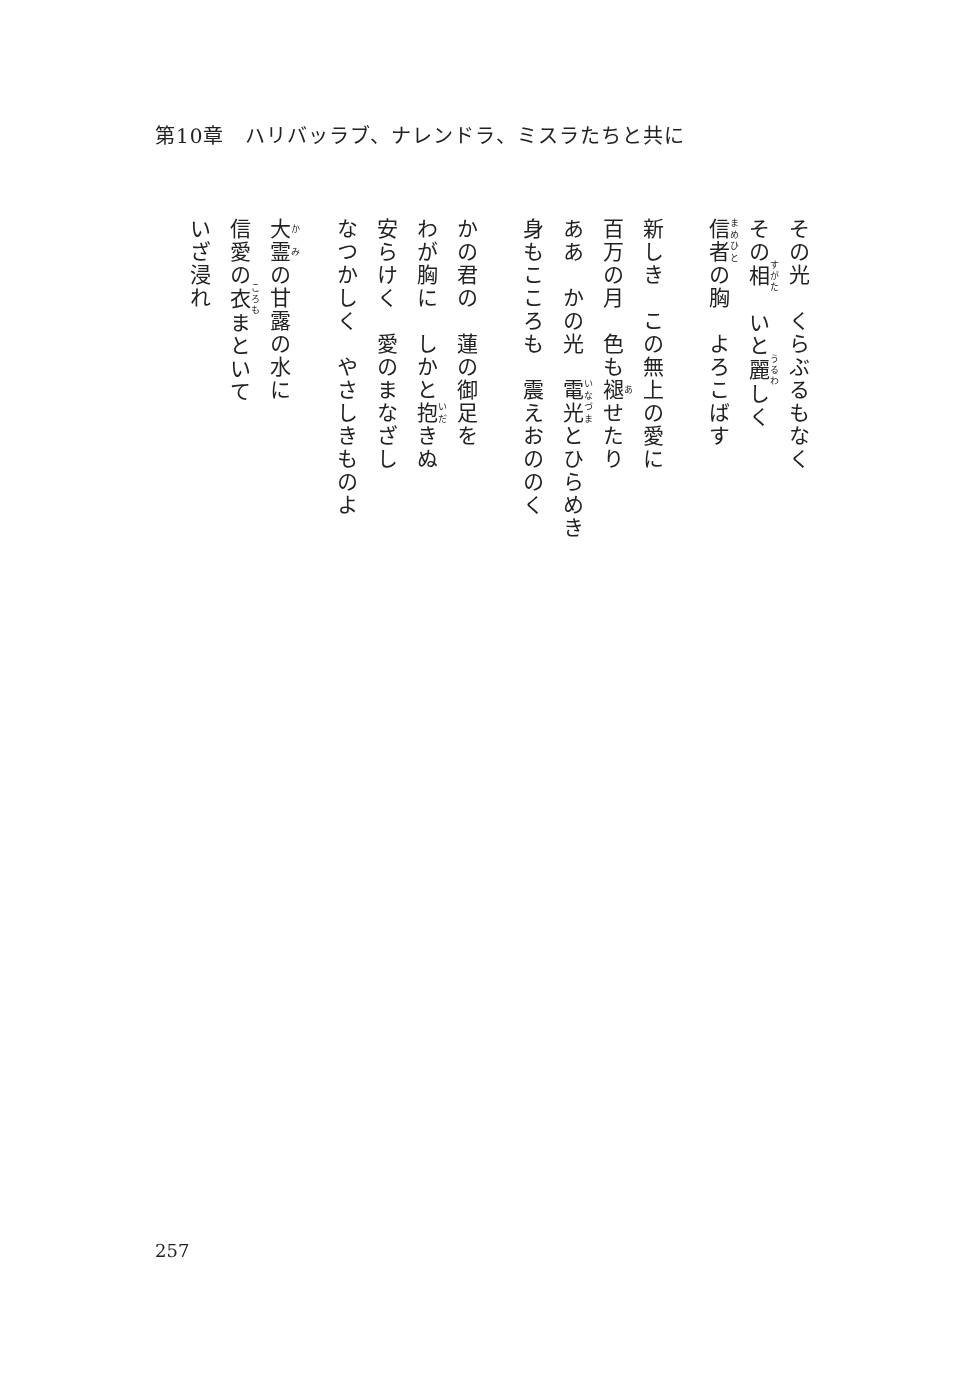第10章　ハリバッラブ、ナレンドラ、ミスラたちと共に
その光　くらぶるもなく
その相　いと麗しく
信者の胸　よろこばす
新しき　この無上の愛に
百万の月　色も褪せたり
ああ　かの光　電光とひらめき
身もこころも　震えおののく
かの君の　蓮の御足を
わが胸に　しかと抱きぬ
安らけく　愛のまなざし
なつかしく　やさしきものよ
大霊の甘露の水に
信愛の衣まといて
いざ浸れ
257